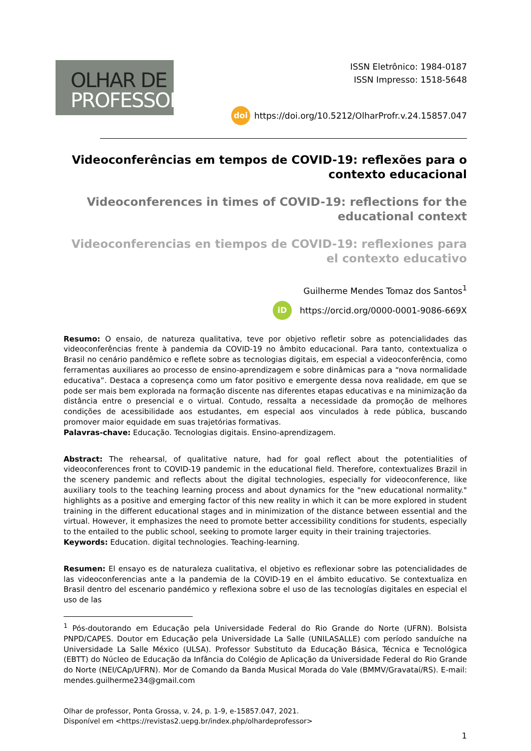OLHAR DE
PROFESSOR
ISSN Eletrônico: 1984-0187
ISSN Impresso: 1518-5648
doi https://doi.org/10.5212/OlharProfr.v.24.15857.047
Videoconferências em tempos de COVID-19: reflexões para o contexto educacional
Videoconferences in times of COVID-19: reflections for the educational context
Videoconferencias en tiempos de COVID-19: reflexiones para el contexto educativo
Guilherme Mendes Tomaz dos Santos<sup>1</sup>
iD https://orcid.org/0000-0001-9086-669X
Resumo: O ensaio, de natureza qualitativa, teve por objetivo refletir sobre as potencialidades das videoconferências frente à pandemia da COVID-19 no âmbito educacional. Para tanto, contextualiza o Brasil no cenário pandêmico e reflete sobre as tecnologias digitais, em especial a videoconferência, como ferramentas auxiliares ao processo de ensino-aprendizagem e sobre dinâmicas para a “nova normalidade educativa”. Destaca a copresença como um fator positivo e emergente dessa nova realidade, em que se pode ser mais bem explorada na formação discente nas diferentes etapas educativas e na minimização da distância entre o presencial e o virtual. Contudo, ressalta a necessidade da promoção de melhores condições de acessibilidade aos estudantes, em especial aos vinculados à rede pública, buscando promover maior equidade em suas trajetórias formativas.
Palavras-chave: Educação. Tecnologias digitais. Ensino-aprendizagem.
Abstract: The rehearsal, of qualitative nature, had for goal reflect about the potentialities of videoconferences front to COVID-19 pandemic in the educational field. Therefore, contextualizes Brazil in the scenery pandemic and reflects about the digital technologies, especially for videoconference, like auxiliary tools to the teaching learning process and about dynamics for the "new educational normality." highlights as a positive and emerging factor of this new reality in which it can be more explored in student training in the different educational stages and in minimization of the distance between essential and the virtual. However, it emphasizes the need to promote better accessibility conditions for students, especially to the entailed to the public school, seeking to promote larger equity in their training trajectories.
Keywords: Education. digital technologies. Teaching-learning.
Resumen: El ensayo es de naturaleza cualitativa, el objetivo es reflexionar sobre las potencialidades de las videoconferencias ante a la pandemia de la COVID-19 en el ámbito educativo. Se contextualiza en Brasil dentro del escenario pandémico y reflexiona sobre el uso de las tecnologías digitales en especial el uso de las
<sup>1</sup> Pós-doutorando em Educação pela Universidade Federal do Rio Grande do Norte (UFRN). Bolsista PNPD/CAPES. Doutor em Educação pela Universidade La Salle (UNILASALLE) com período sanduíche na Universidade La Salle México (ULSA). Professor Substituto da Educação Básica, Técnica e Tecnológica (EBTT) do Núcleo de Educação da Infância do Colégio de Aplicação da Universidade Federal do Rio Grande do Norte (NEI/CAp/UFRN). Mor de Comando da Banda Musical Morada do Vale (BMMV/Gravataí/RS). E-mail: mendes.guilherme234@gmail.com
Olhar de professor, Ponta Grossa, v. 24, p. 1-9, e-15857.047, 2021.
Disponível em <https://revistas2.uepg.br/index.php/olhardeprofessor>
1